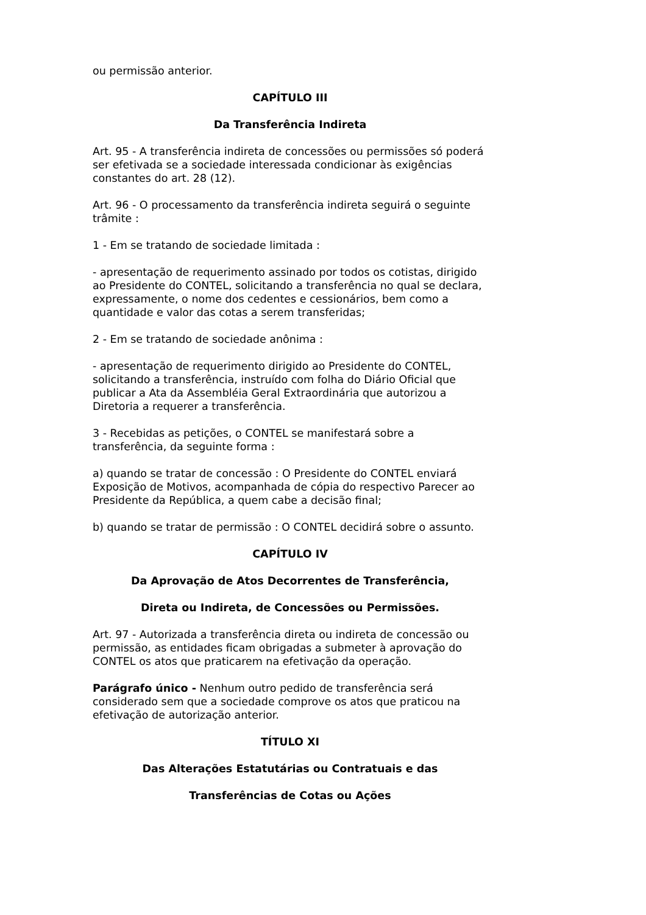ou permissão anterior.
CAPÍTULO III
Da Transferência Indireta
Art. 95 - A transferência indireta de concessões ou permissões só poderá ser efetivada se a sociedade interessada condicionar às exigências constantes do art. 28 (12).
Art. 96 - O processamento da transferência indireta seguirá o seguinte trâmite :
1 - Em se tratando de sociedade limitada :
- apresentação de requerimento assinado por todos os cotistas, dirigido ao Presidente do CONTEL, solicitando a transferência no qual se declara, expressamente, o nome dos cedentes e cessionários, bem como a quantidade e valor das cotas a serem transferidas;
2 - Em se tratando de sociedade anônima :
- apresentação de requerimento dirigido ao Presidente do CONTEL, solicitando a transferência, instruído com folha do Diário Oficial que publicar a Ata da Assembléia Geral Extraordinária que autorizou a Diretoria a requerer a transferência.
3 - Recebidas as petições, o CONTEL se manifestará sobre a transferência, da seguinte forma :
a) quando se tratar de concessão : O Presidente do CONTEL enviará Exposição de Motivos, acompanhada de cópia do respectivo Parecer ao Presidente da República, a quem cabe a decisão final;
b) quando se tratar de permissão : O CONTEL decidirá sobre o assunto.
CAPÍTULO IV
Da Aprovação de Atos Decorrentes de Transferência,
Direta ou Indireta, de Concessões ou Permissões.
Art. 97 - Autorizada a transferência direta ou indireta de concessão ou permissão, as entidades ficam obrigadas a submeter à aprovação do CONTEL os atos que praticarem na efetivação da operação.
Parágrafo único - Nenhum outro pedido de transferência será considerado sem que a sociedade comprove os atos que praticou na efetivação de autorização anterior.
TÍTULO XI
Das Alterações Estatutárias ou Contratuais e das
Transferências de Cotas ou Ações